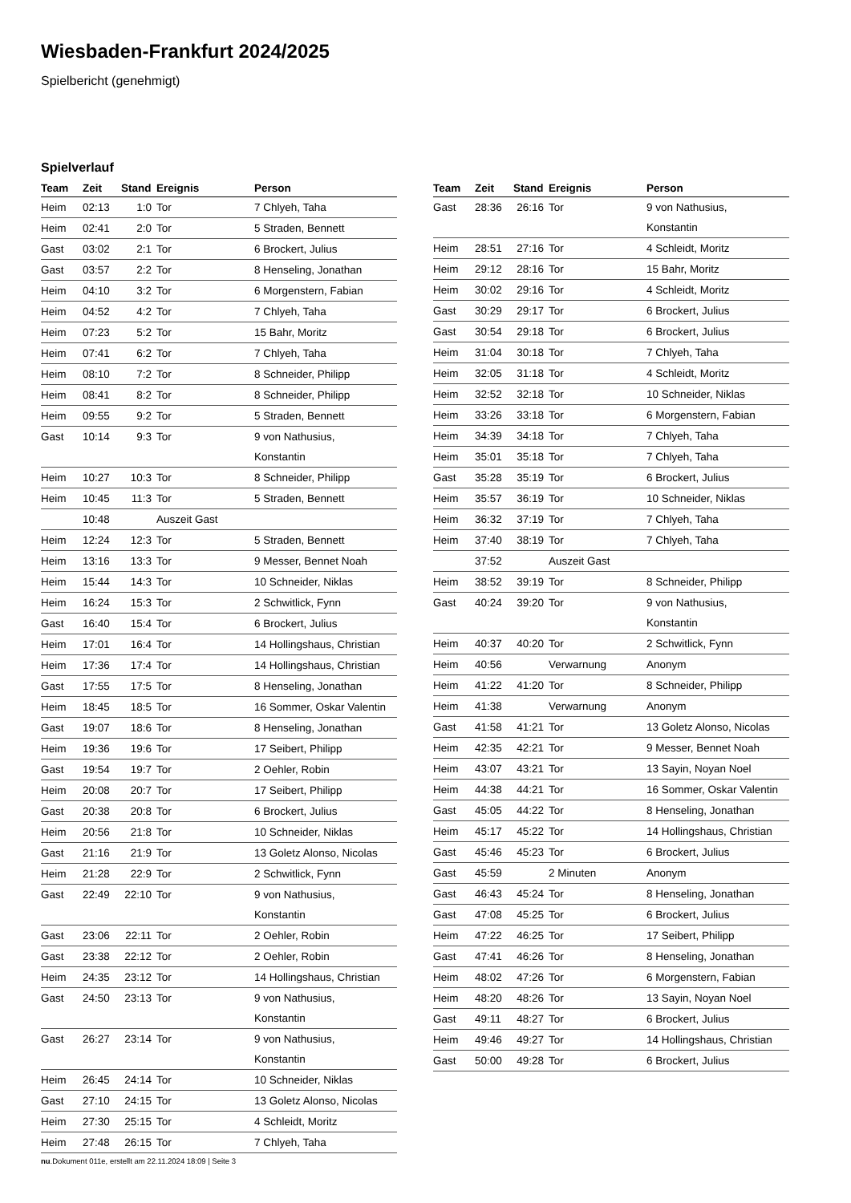Wiesbaden-Frankfurt 2024/2025
Spielbericht (genehmigt)
Spielverlauf
| Team | Zeit | Stand | Ereignis | Person |
| --- | --- | --- | --- | --- |
| Heim | 02:13 | 1:0 | Tor | 7 Chlyeh, Taha |
| Heim | 02:41 | 2:0 | Tor | 5 Straden, Bennett |
| Gast | 03:02 | 2:1 | Tor | 6 Brockert, Julius |
| Gast | 03:57 | 2:2 | Tor | 8 Henseling, Jonathan |
| Heim | 04:10 | 3:2 | Tor | 6 Morgenstern, Fabian |
| Heim | 04:52 | 4:2 | Tor | 7 Chlyeh, Taha |
| Heim | 07:23 | 5:2 | Tor | 15 Bahr, Moritz |
| Heim | 07:41 | 6:2 | Tor | 7 Chlyeh, Taha |
| Heim | 08:10 | 7:2 | Tor | 8 Schneider, Philipp |
| Heim | 08:41 | 8:2 | Tor | 8 Schneider, Philipp |
| Heim | 09:55 | 9:2 | Tor | 5 Straden, Bennett |
| Gast | 10:14 | 9:3 | Tor | 9 von Nathusius, Konstantin |
| Heim | 10:27 | 10:3 | Tor | 8 Schneider, Philipp |
| Heim | 10:45 | 11:3 | Tor | 5 Straden, Bennett |
| | 10:48 | | Auszeit Gast | |
| Heim | 12:24 | 12:3 | Tor | 5 Straden, Bennett |
| Heim | 13:16 | 13:3 | Tor | 9 Messer, Bennet Noah |
| Heim | 15:44 | 14:3 | Tor | 10 Schneider, Niklas |
| Heim | 16:24 | 15:3 | Tor | 2 Schwitlick, Fynn |
| Gast | 16:40 | 15:4 | Tor | 6 Brockert, Julius |
| Heim | 17:01 | 16:4 | Tor | 14 Hollingshaus, Christian |
| Heim | 17:36 | 17:4 | Tor | 14 Hollingshaus, Christian |
| Gast | 17:55 | 17:5 | Tor | 8 Henseling, Jonathan |
| Heim | 18:45 | 18:5 | Tor | 16 Sommer, Oskar Valentin |
| Gast | 19:07 | 18:6 | Tor | 8 Henseling, Jonathan |
| Heim | 19:36 | 19:6 | Tor | 17 Seibert, Philipp |
| Gast | 19:54 | 19:7 | Tor | 2 Oehler, Robin |
| Heim | 20:08 | 20:7 | Tor | 17 Seibert, Philipp |
| Gast | 20:38 | 20:8 | Tor | 6 Brockert, Julius |
| Heim | 20:56 | 21:8 | Tor | 10 Schneider, Niklas |
| Gast | 21:16 | 21:9 | Tor | 13 Goletz Alonso, Nicolas |
| Heim | 21:28 | 22:9 | Tor | 2 Schwitlick, Fynn |
| Gast | 22:49 | 22:10 | Tor | 9 von Nathusius, Konstantin |
| Gast | 23:06 | 22:11 | Tor | 2 Oehler, Robin |
| Gast | 23:38 | 22:12 | Tor | 2 Oehler, Robin |
| Heim | 24:35 | 23:12 | Tor | 14 Hollingshaus, Christian |
| Gast | 24:50 | 23:13 | Tor | 9 von Nathusius, Konstantin |
| Gast | 26:27 | 23:14 | Tor | 9 von Nathusius, Konstantin |
| Heim | 26:45 | 24:14 | Tor | 10 Schneider, Niklas |
| Gast | 27:10 | 24:15 | Tor | 13 Goletz Alonso, Nicolas |
| Heim | 27:30 | 25:15 | Tor | 4 Schleidt, Moritz |
| Heim | 27:48 | 26:15 | Tor | 7 Chlyeh, Taha |
| Team | Zeit | Stand | Ereignis | Person |
| --- | --- | --- | --- | --- |
| Gast | 28:36 | 26:16 | Tor | 9 von Nathusius, Konstantin |
| Heim | 28:51 | 27:16 | Tor | 4 Schleidt, Moritz |
| Heim | 29:12 | 28:16 | Tor | 15 Bahr, Moritz |
| Heim | 30:02 | 29:16 | Tor | 4 Schleidt, Moritz |
| Gast | 30:29 | 29:17 | Tor | 6 Brockert, Julius |
| Gast | 30:54 | 29:18 | Tor | 6 Brockert, Julius |
| Heim | 31:04 | 30:18 | Tor | 7 Chlyeh, Taha |
| Heim | 32:05 | 31:18 | Tor | 4 Schleidt, Moritz |
| Heim | 32:52 | 32:18 | Tor | 10 Schneider, Niklas |
| Heim | 33:26 | 33:18 | Tor | 6 Morgenstern, Fabian |
| Heim | 34:39 | 34:18 | Tor | 7 Chlyeh, Taha |
| Heim | 35:01 | 35:18 | Tor | 7 Chlyeh, Taha |
| Gast | 35:28 | 35:19 | Tor | 6 Brockert, Julius |
| Heim | 35:57 | 36:19 | Tor | 10 Schneider, Niklas |
| Heim | 36:32 | 37:19 | Tor | 7 Chlyeh, Taha |
| Heim | 37:40 | 38:19 | Tor | 7 Chlyeh, Taha |
| | 37:52 | | Auszeit Gast | |
| Heim | 38:52 | 39:19 | Tor | 8 Schneider, Philipp |
| Gast | 40:24 | 39:20 | Tor | 9 von Nathusius, Konstantin |
| Heim | 40:37 | 40:20 | Tor | 2 Schwitlick, Fynn |
| Heim | 40:56 | | Verwarnung | Anonym |
| Heim | 41:22 | 41:20 | Tor | 8 Schneider, Philipp |
| Heim | 41:38 | | Verwarnung | Anonym |
| Gast | 41:58 | 41:21 | Tor | 13 Goletz Alonso, Nicolas |
| Heim | 42:35 | 42:21 | Tor | 9 Messer, Bennet Noah |
| Heim | 43:07 | 43:21 | Tor | 13 Sayin, Noyan Noel |
| Heim | 44:38 | 44:21 | Tor | 16 Sommer, Oskar Valentin |
| Gast | 45:05 | 44:22 | Tor | 8 Henseling, Jonathan |
| Heim | 45:17 | 45:22 | Tor | 14 Hollingshaus, Christian |
| Gast | 45:46 | 45:23 | Tor | 6 Brockert, Julius |
| Gast | 45:59 | | 2 Minuten | Anonym |
| Gast | 46:43 | 45:24 | Tor | 8 Henseling, Jonathan |
| Gast | 47:08 | 45:25 | Tor | 6 Brockert, Julius |
| Heim | 47:22 | 46:25 | Tor | 17 Seibert, Philipp |
| Gast | 47:41 | 46:26 | Tor | 8 Henseling, Jonathan |
| Heim | 48:02 | 47:26 | Tor | 6 Morgenstern, Fabian |
| Heim | 48:20 | 48:26 | Tor | 13 Sayin, Noyan Noel |
| Gast | 49:11 | 48:27 | Tor | 6 Brockert, Julius |
| Heim | 49:46 | 49:27 | Tor | 14 Hollingshaus, Christian |
| Gast | 50:00 | 49:28 | Tor | 6 Brockert, Julius |
nu.Dokument 011e, erstellt am 22.11.2024 18:09 | Seite 3